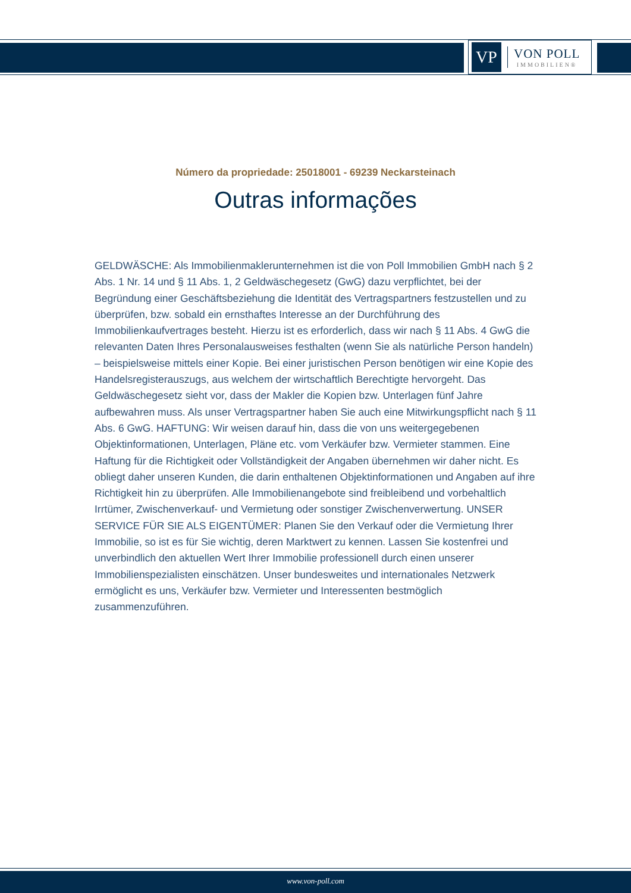VP
VON POLL
IMMOBILIEN®
Número da propriedade: 25018001 - 69239 Neckarsteinach
Outras informações
GELDWÄSCHE: Als Immobilienmaklerunternehmen ist die von Poll Immobilien GmbH nach § 2 Abs. 1 Nr. 14 und § 11 Abs. 1, 2 Geldwäschegesetz (GwG) dazu verpflichtet, bei der Begründung einer Geschäftsbeziehung die Identität des Vertragspartners festzustellen und zu überprüfen, bzw. sobald ein ernsthaftes Interesse an der Durchführung des Immobilienkaufvertrages besteht. Hierzu ist es erforderlich, dass wir nach § 11 Abs. 4 GwG die relevanten Daten Ihres Personalausweises festhalten (wenn Sie als natürliche Person handeln) – beispielsweise mittels einer Kopie. Bei einer juristischen Person benötigen wir eine Kopie des Handelsregisterauszugs, aus welchem der wirtschaftlich Berechtigte hervorgeht. Das Geldwäschegesetz sieht vor, dass der Makler die Kopien bzw. Unterlagen fünf Jahre aufbewahren muss. Als unser Vertragspartner haben Sie auch eine Mitwirkungspflicht nach § 11 Abs. 6 GwG. HAFTUNG: Wir weisen darauf hin, dass die von uns weitergegebenen Objektinformationen, Unterlagen, Pläne etc. vom Verkäufer bzw. Vermieter stammen. Eine Haftung für die Richtigkeit oder Vollständigkeit der Angaben übernehmen wir daher nicht. Es obliegt daher unseren Kunden, die darin enthaltenen Objektinformationen und Angaben auf ihre Richtigkeit hin zu überprüfen. Alle Immobilienangebote sind freibleibend und vorbehaltlich Irrtümer, Zwischenverkauf- und Vermietung oder sonstiger Zwischenverwertung. UNSER SERVICE FÜR SIE ALS EIGENTÜMER: Planen Sie den Verkauf oder die Vermietung Ihrer Immobilie, so ist es für Sie wichtig, deren Marktwert zu kennen. Lassen Sie kostenfrei und unverbindlich den aktuellen Wert Ihrer Immobilie professionell durch einen unserer Immobilienspezialisten einschätzen. Unser bundesweites und internationales Netzwerk ermöglicht es uns, Verkäufer bzw. Vermieter und Interessenten bestmöglich zusammenzuführen.
www.von-poll.com